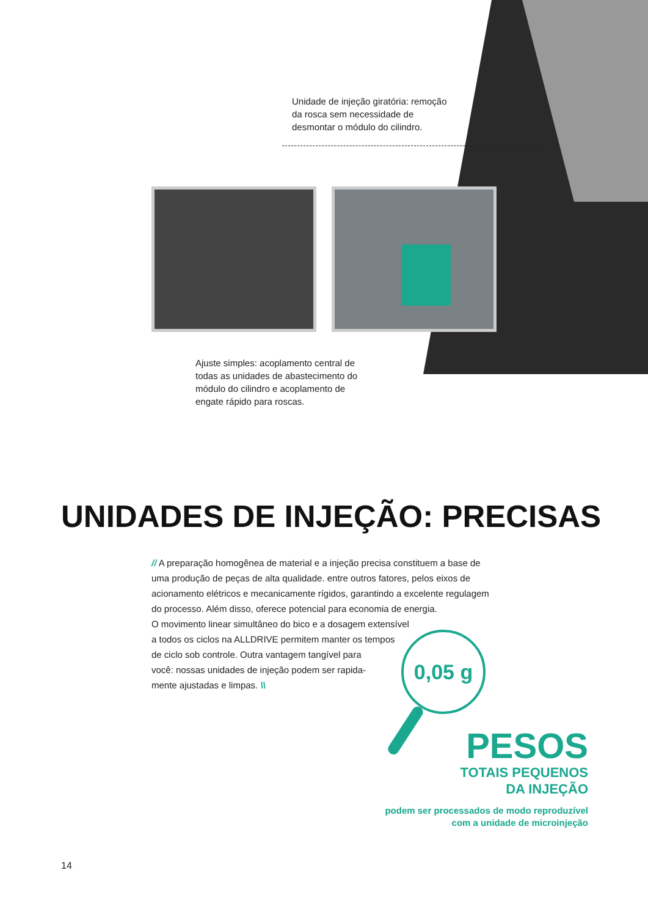Unidade de injeção giratória: remoção da rosca sem necessidade de desmontar o módulo do cilindro.
Ajuste simples: acoplamento central de todas as unidades de abastecimento do módulo do cilindro e acoplamento de engate rápido para roscas.
UNIDADES DE INJEÇÃO: PRECISAS
// A preparação homogênea de material e a injeção precisa constituem a base de uma produção de peças de alta qualidade. entre outros fatores, pelos eixos de acionamento elétricos e mecanicamente rígidos, garantindo a excelente regulagem do processo. Além disso, oferece potencial para economia de energia.
O movimento linear simultâneo do bico e a dosagem extensível
a todos os ciclos na ALLDRIVE permitem manter os tempos
de ciclo sob controle. Outra vantagem tangível para
você: nossas unidades de injeção podem ser rapida-
mente ajustadas e limpas. \\
0,05 g
PESOS
TOTAIS PEQUENOS
DA INJEÇÃO
podem ser processados de modo reproduzível
com a unidade de microinjeção
14